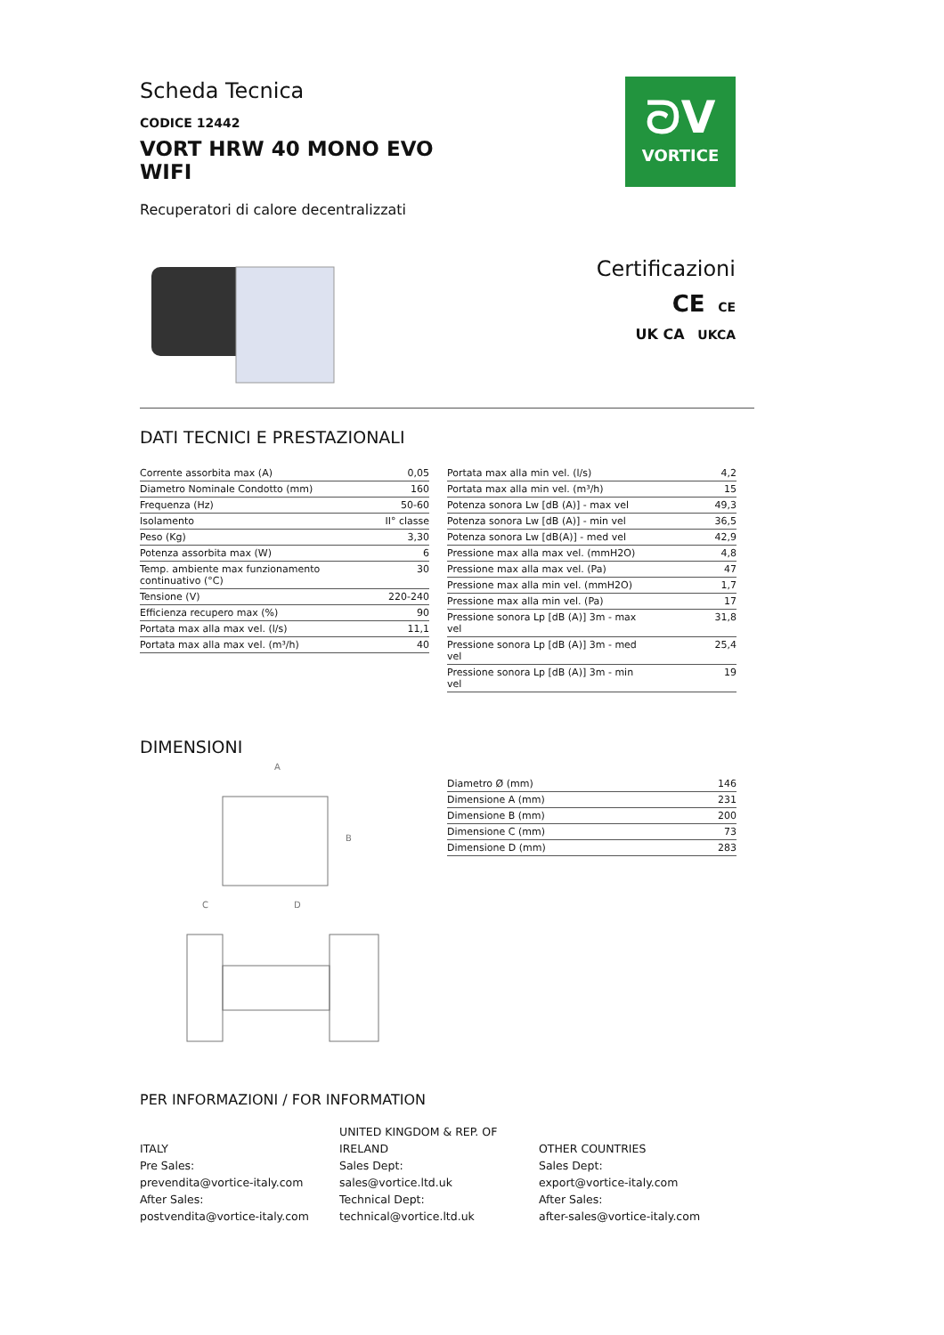Scheda Tecnica
CODICE 12442
VORT HRW 40 MONO EVO
WIFI
Recuperatori di calore decentralizzati
ᘐV
VORTICE
Certificazioni
CE CE
UK CA UKCA
DATI TECNICI E PRESTAZIONALI
| Corrente assorbita max (A) | 0,05 |
| Diametro Nominale Condotto (mm) | 160 |
| Frequenza (Hz) | 50-60 |
| Isolamento | II° classe |
| Peso (Kg) | 3,30 |
| Potenza assorbita max (W) | 6 |
| Temp. ambiente max funzionamento continuativo (°C) | 30 |
| Tensione (V) | 220-240 |
| Efficienza recupero max (%) | 90 |
| Portata max alla max vel. (l/s) | 11,1 |
| Portata max alla max vel. (m³/h) | 40 |
| Portata max alla min vel. (l/s) | 4,2 |
| Portata max alla min vel. (m³/h) | 15 |
| Potenza sonora Lw [dB (A)] - max vel | 49,3 |
| Potenza sonora Lw [dB (A)] - min vel | 36,5 |
| Potenza sonora Lw [dB(A)] - med vel | 42,9 |
| Pressione max alla max vel. (mmH2O) | 4,8 |
| Pressione max alla max vel. (Pa) | 47 |
| Pressione max alla min vel. (mmH2O) | 1,7 |
| Pressione max alla min vel. (Pa) | 17 |
| Pressione sonora Lp [dB (A)] 3m - max vel | 31,8 |
| Pressione sonora Lp [dB (A)] 3m - med vel | 25,4 |
| Pressione sonora Lp [dB (A)] 3m - min vel | 19 |
DIMENSIONI
A
B
C
D
| Diametro Ø (mm) | 146 |
| Dimensione A (mm) | 231 |
| Dimensione B (mm) | 200 |
| Dimensione C (mm) | 73 |
| Dimensione D (mm) | 283 |
PER INFORMAZIONI / FOR INFORMATION
ITALY
Pre Sales:
prevendita@vortice-italy.com
After Sales:
postvendita@vortice-italy.com
UNITED KINGDOM & REP. OF
IRELAND
Sales Dept:
sales@vortice.ltd.uk
Technical Dept:
technical@vortice.ltd.uk
OTHER COUNTRIES
Sales Dept:
export@vortice-italy.com
After Sales:
after-sales@vortice-italy.com